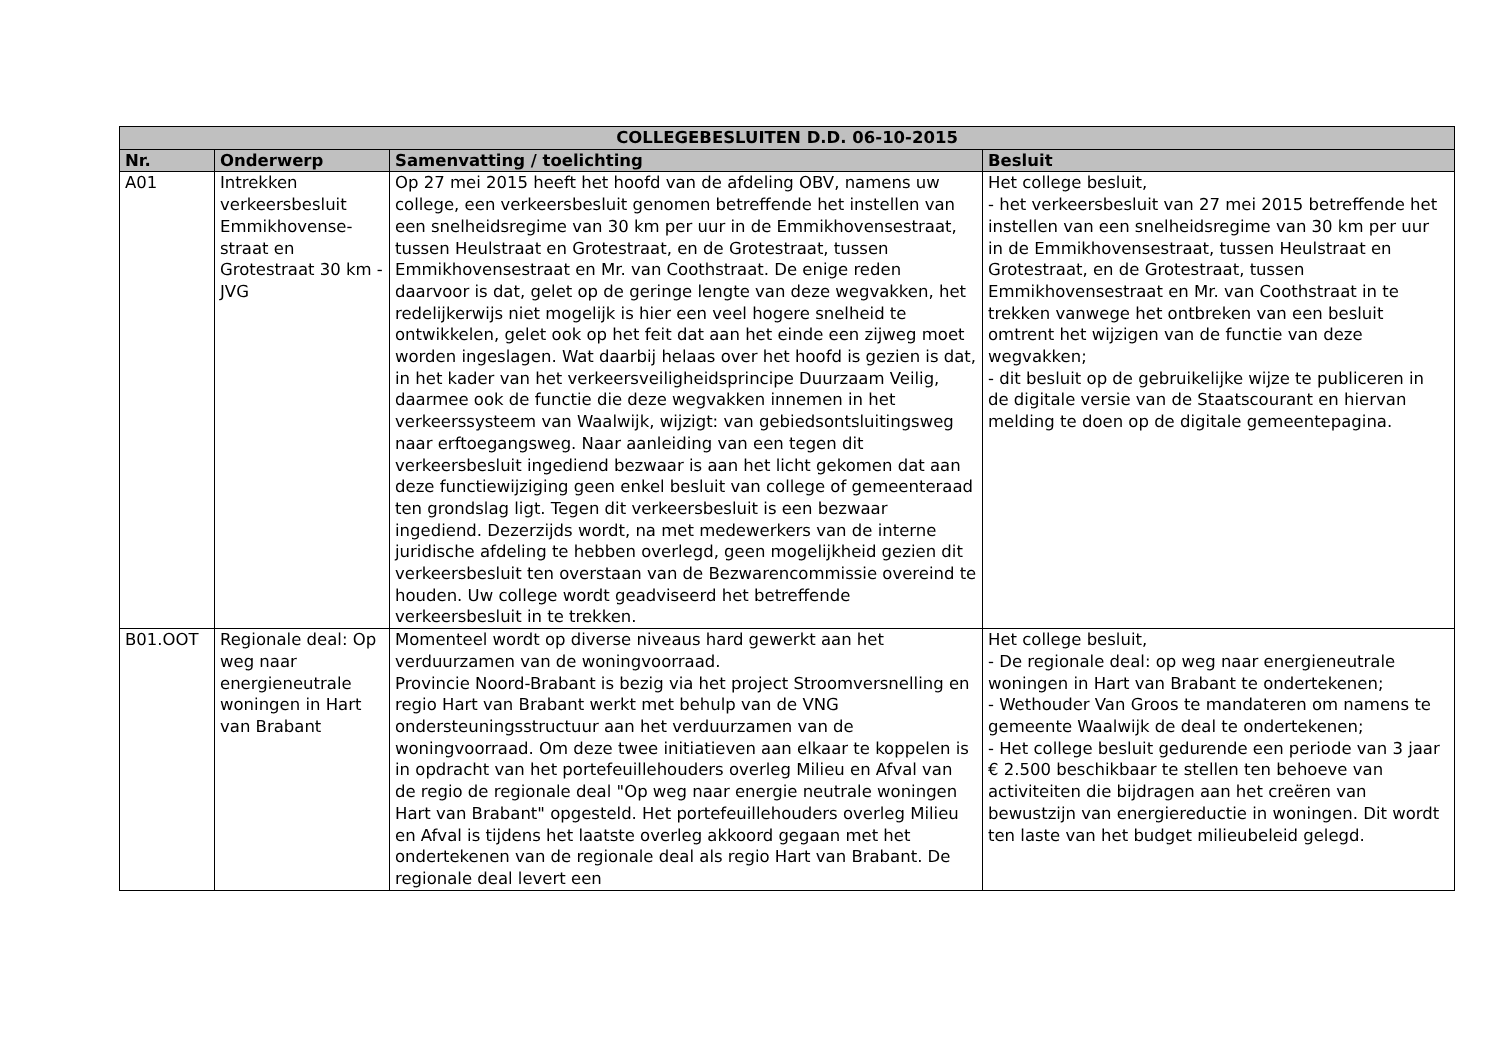| COLLEGEBESLUITEN D.D. 06-10-2015 | | | |
| --- | --- | --- | --- |
| Nr. | Onderwerp | Samenvatting / toelichting | Besluit |
| A01 | Intrekken verkeersbesluit Emmikhovense-straat en Grotestraat 30 km - JVG | Op 27 mei 2015 heeft het hoofd van de afdeling OBV, namens uw college, een verkeersbesluit genomen betreffende het instellen van een snelheidsregime van 30 km per uur in de Emmikhovensestraat, tussen Heulstraat en Grotestraat, en de Grotestraat, tussen Emmikhovensestraat en Mr. van Coothstraat. De enige reden daarvoor is dat, gelet op de geringe lengte van deze wegvakken, het redelijkerwijs niet mogelijk is hier een veel hogere snelheid te ontwikkelen, gelet ook op het feit dat aan het einde een zijweg moet worden ingeslagen. Wat daarbij helaas over het hoofd is gezien is dat, in het kader van het verkeersveiligheidsprincipe Duurzaam Veilig, daarmee ook de functie die deze wegvakken innemen in het verkeerssysteem van Waalwijk, wijzigt: van gebiedsontsluitingsweg naar erftoegangsweg. Naar aanleiding van een tegen dit verkeersbesluit ingediend bezwaar is aan het licht gekomen dat aan deze functiewijziging geen enkel besluit van college of gemeenteraad ten grondslag ligt. Tegen dit verkeersbesluit is een bezwaar ingediend. Dezerzijds wordt, na met medewerkers van de interne juridische afdeling te hebben overlegd, geen mogelijkheid gezien dit verkeersbesluit ten overstaan van de Bezwarencommissie overeind te houden. Uw college wordt geadviseerd het betreffende verkeersbesluit in te trekken. | Het college besluit, - het verkeersbesluit van 27 mei 2015 betreffende het instellen van een snelheidsregime van 30 km per uur in de Emmikhovensestraat, tussen Heulstraat en Grotestraat, en de Grotestraat, tussen Emmikhovensestraat en Mr. van Coothstraat in te trekken vanwege het ontbreken van een besluit omtrent het wijzigen van de functie van deze wegvakken; - dit besluit op de gebruikelijke wijze te publiceren in de digitale versie van de Staatscourant en hiervan melding te doen op de digitale gemeentepagina. |
| B01.OOT | Regionale deal: Op weg naar energieneutrale woningen in Hart van Brabant | Momenteel wordt op diverse niveaus hard gewerkt aan het verduurzamen van de woningvoorraad. Provincie Noord-Brabant is bezig via het project Stroomversnelling en regio Hart van Brabant werkt met behulp van de VNG ondersteuningsstructuur aan het verduurzamen van de woningvoorraad. Om deze twee initiatieven aan elkaar te koppelen is in opdracht van het portefeuillehouders overleg Milieu en Afval van de regio de regionale deal "Op weg naar energie neutrale woningen Hart van Brabant" opgesteld. Het portefeuillehouders overleg Milieu en Afval is tijdens het laatste overleg akkoord gegaan met het ondertekenen van de regionale deal als regio Hart van Brabant. De regionale deal levert een | Het college besluit, - De regionale deal: op weg naar energieneutrale woningen in Hart van Brabant te ondertekenen; - Wethouder Van Groos te mandateren om namens te gemeente Waalwijk de deal te ondertekenen; - Het college besluit gedurende een periode van 3 jaar € 2.500 beschikbaar te stellen ten behoeve van activiteiten die bijdragen aan het creëren van bewustzijn van energiereductie in woningen. Dit wordt ten laste van het budget milieubeleid gelegd. |